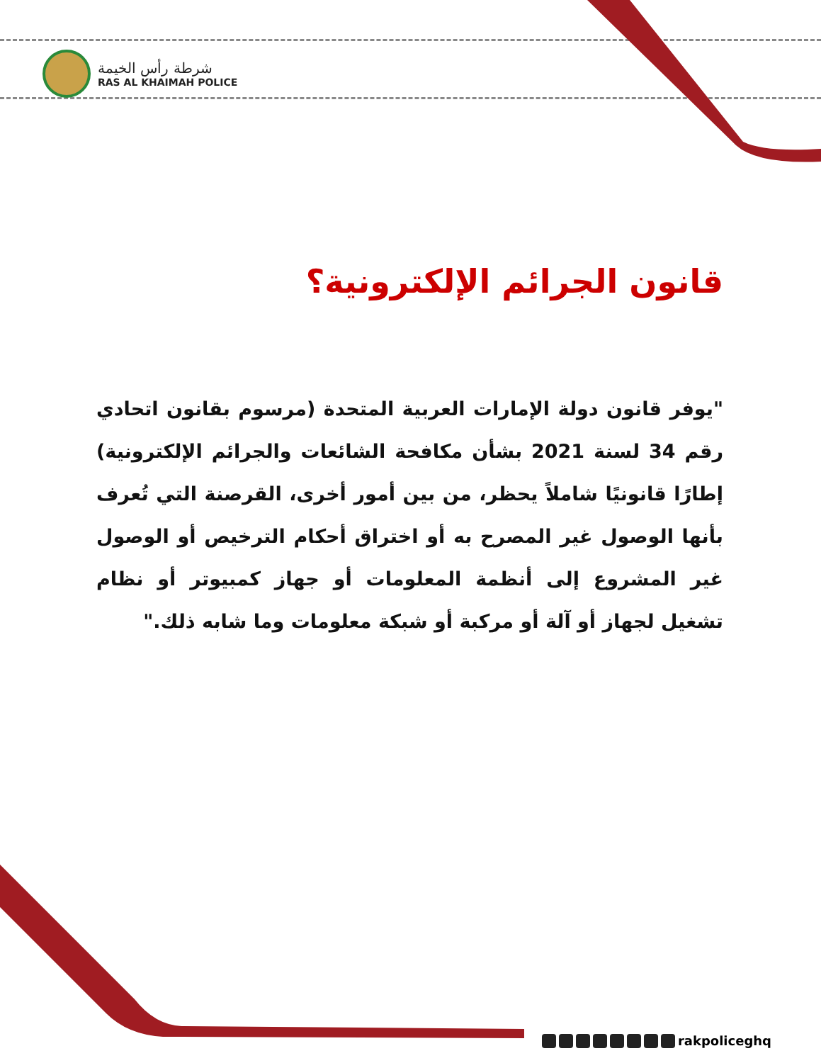شرطة رأس الخيمة
RAS AL KHAIMAH POLICE
قانون الجرائم الإلكترونية؟
"يوفر قانون دولة الإمارات العربية المتحدة (مرسوم بقانون اتحادي رقم 34 لسنة 2021 بشأن مكافحة الشائعات والجرائم الإلكترونية) إطارًا قانونيًا شاملاً يحظر، من بين أمور أخرى، القرصنة التي تُعرف بأنها الوصول غير المصرح به أو اختراق أحكام الترخيص أو الوصول غير المشروع إلى أنظمة المعلومات أو جهاز كمبيوتر أو نظام تشغيل لجهاز أو آلة أو مركبة أو شبكة معلومات وما شابه ذلك."
rakpoliceghq